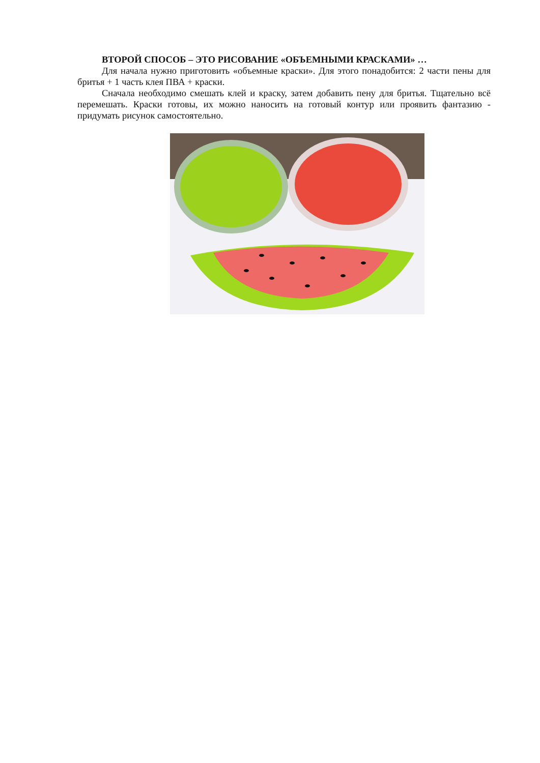ВТОРОЙ СПОСОБ – ЭТО РИСОВАНИЕ «ОБЪЕМНЫМИ КРАСКАМИ» …
Для начала нужно приготовить «объемные краски». Для этого понадобится: 2 части пены для бритья + 1 часть клея ПВА + краски.
Сначала необходимо смешать клей и краску, затем добавить пену для бритья. Тщательно всё перемешать. Краски готовы, их можно наносить на готовый контур или проявить фантазию - придумать рисунок самостоятельно.